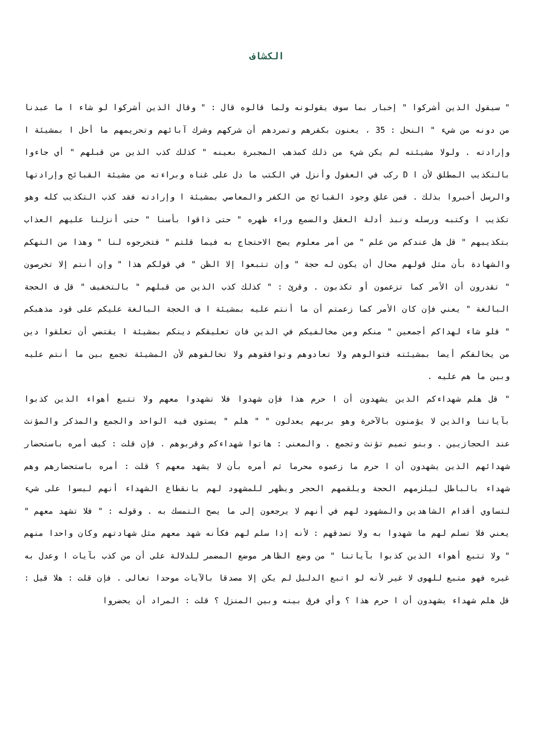الكشاف
" سيقول الذين أشركوا " إخبار بما سوف يقولونه ولما قالوه قال : " وقال الذين أشركوا لو شاء ا ما عبدنا من دونه من شيء " النحل : 35 ، يعنون بكفرهم وتمردهم أن شركهم وشرك آبائهم وتحريمهم ما أحل ا بمشيئة ا وإرادته . ولولا مشيئته لم يكن شيء من ذلك كمذهب المجبرة بعينه " كذلك كذب الذين من قبلهم " أي جاءوا بالتكذيب المطلق لأن ا D ركب في العقول وأنزل في الكتب ما دل على غناه وبراءته من مشيئة القبائح وإرادتها والرسل أخبروا بذلك . فمن علق وجود القبائح من الكفر والمعاصي بمشيئة ا وإرادته فقد كذب التكذيب كله وهو تكذيب ا وكتبه ورسله ونبذ أدلة العقل والسمع وراء ظهره " حتى ذاقوا بأسنا " حتى أنزلنا عليهم العذاب بتكذيبهم " قل هل عندكم من علم " من أمر معلوم يصح الاحتجاج به فيما قلتم " فتخرجوه لنا " وهذا من التهكم والشهادة بأن مثل قولهم محال أن يكون له حجة " وإن تتبعوا إلا الظن " في قولكم هذا " وإن أنتم إلا تخرصون " تقدرون أن الأمر كما تزعمون أو تكذبون . وقرئ : " كذلك كذب الذين من قبلهم " بالتخفيف " قل ف الحجة البالغة " يعني فإن كان الأمر كما زعمتم أن ما أنتم عليه بمشيئة ا ف الحجة البالغة عليكم على قود مذهبكم " فلو شاء لهداكم أجمعين " منكم ومن مخالفيكم في الدين فان تعليقكم دينكم بمشيئة ا يقتضي أن تعلقوا دين من يخالفكم أيضا بمشيئته فتوالوهم ولا تعادوهم وتوافقوهم ولا تخالفوهم لأن المشيئة تجمع بين ما أنتم عليه وبين ما هم عليه .
" قل هلم شهداءكم الذين يشهدون أن ا حرم هذا فإن شهدوا فلا تشهدوا معهم ولا تتبع أهواء الذين كذبوا بآياتنا والذين لا يؤمنون بالآخرة وهو بربهم يعدلون " " هلم " يستوي فيه الواحد والجمع والمذكر والمؤنث عند الحجازيين . وبنو تميم تؤنث وتجمع . والمعنى : هاتوا شهداءكم وقربوهم . فإن قلت : كيف أمره باستحضار شهدائهم الذين يشهدون أن ا حرم ما زعموه محرما ثم أمره بأن لا يشهد معهم ؟ قلت : أمره باستحضارهم وهم شهداء بالباطل ليلزمهم الحجة ويلقمهم الحجر ويظهر للمشهود لهم بانقطاع الشهداء أنهم ليسوا على شيء لتساوي أقدام الشاهدين والمشهود لهم في أنهم لا يرجعون إلى ما يصح التمسك به . وقوله : " فلا تشهد معهم " يعني فلا تسلم لهم ما شهدوا به ولا تصدقهم : لأنه إذا سلم لهم فكأنه شهد معهم مثل شهادتهم وكان واحدا منهم " ولا تتبع أهواء الذين كذبوا بآياتنا " من وضع الظاهر موضع المضمر للدلالة على أن من كذب بآيات ا وعدل به غيره فهو متبع للهوى لا غير لأنه لو اتبع الدليل لم يكن إلا مصدقا بالآيات موحدا تعالى . فإن قلت : هلا قيل : قل هلم شهداء يشهدون أن ا حرم هذا ؟ وأي فرق بينه وبين المنزل ؟ قلت : المراد أن يحضروا